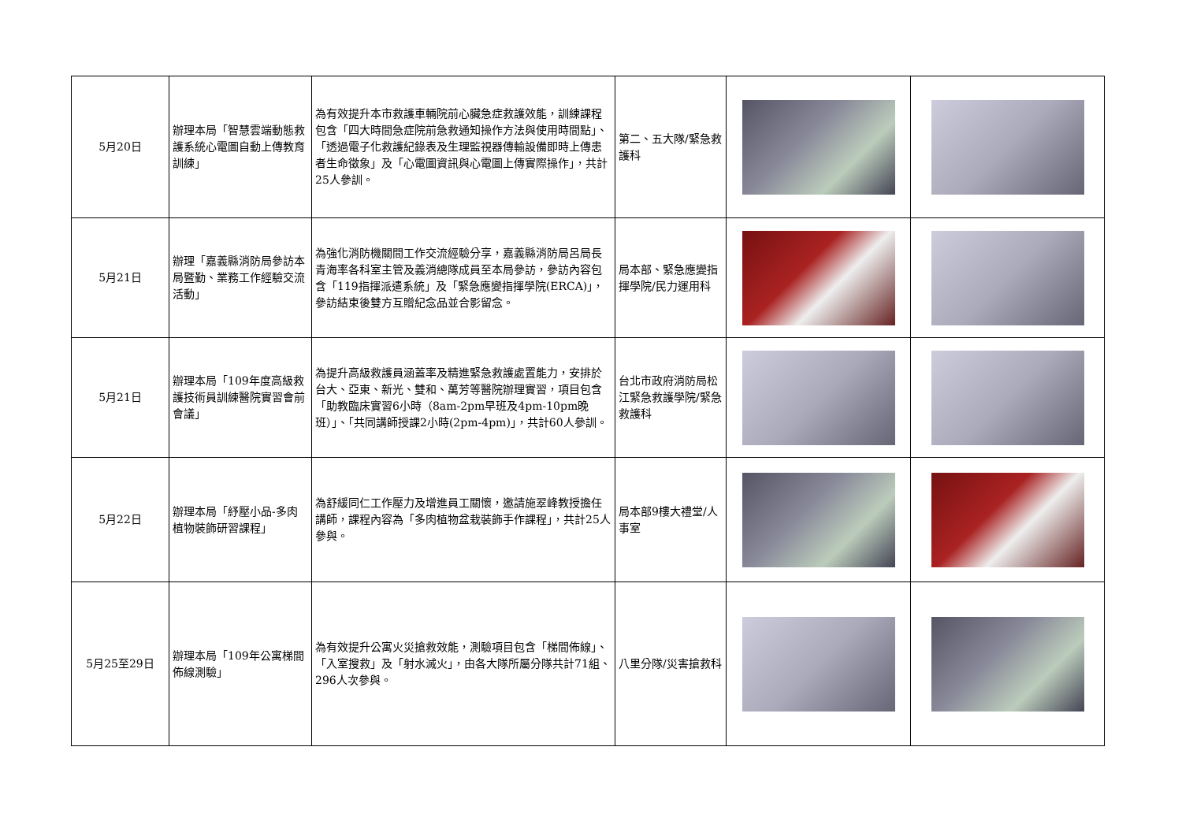| 5月20日 | 辦理本局「智慧雲端動態救護系統心電圖自動上傳教育訓練」 | 為有效提升本市救護車輛院前心臟急症救護效能，訓練課程包含「四大時間急症院前急救通知操作方法與使用時間點」、「透過電子化救護紀錄表及生理監視器傳輸設備即時上傳患者生命徵象」及「心電圖資訊與心電圖上傳實際操作」，共計25人參訓。 | 第二、五大隊/緊急救護科 | | |
| 5月21日 | 辦理「嘉義縣消防局參訪本局暨勤、業務工作經驗交流活動」 | 為強化消防機關間工作交流經驗分享，嘉義縣消防局呂局長青海率各科室主管及義消總隊成員至本局參訪，參訪內容包含「119指揮派遣系統」及「緊急應變指揮學院(ERCA)」，參訪結束後雙方互贈紀念品並合影留念。 | 局本部、緊急應變指揮學院/民力運用科 | | |
| 5月21日 | 辦理本局「109年度高級救護技術員訓練醫院實習會前會議」 | 為提升高級救護員涵蓋率及精進緊急救護處置能力，安排於台大、亞東、新光、雙和、萬芳等醫院辦理實習，項目包含「助教臨床實習6小時（8am-2pm早班及4pm-10pm晚班）」、「共同講師授課2小時(2pm-4pm)」，共計60人參訓。 | 台北市政府消防局松江緊急救護學院/緊急救護科 | | |
| 5月22日 | 辦理本局「紓壓小品-多肉植物裝飾研習課程」 | 為舒緩同仁工作壓力及增進員工關懷，邀請施翠峰教授擔任講師，課程內容為「多肉植物盆栽裝飾手作課程」，共計25人參與。 | 局本部9樓大禮堂/人事室 | | |
| 5月25至29日 | 辦理本局「109年公寓梯間佈線測驗」 | 為有效提升公寓火災搶救效能，測驗項目包含「梯間佈線」、「入室搜救」及「射水滅火」，由各大隊所屬分隊共計71組、296人次參與。 | 八里分隊/災害搶救科 | | |